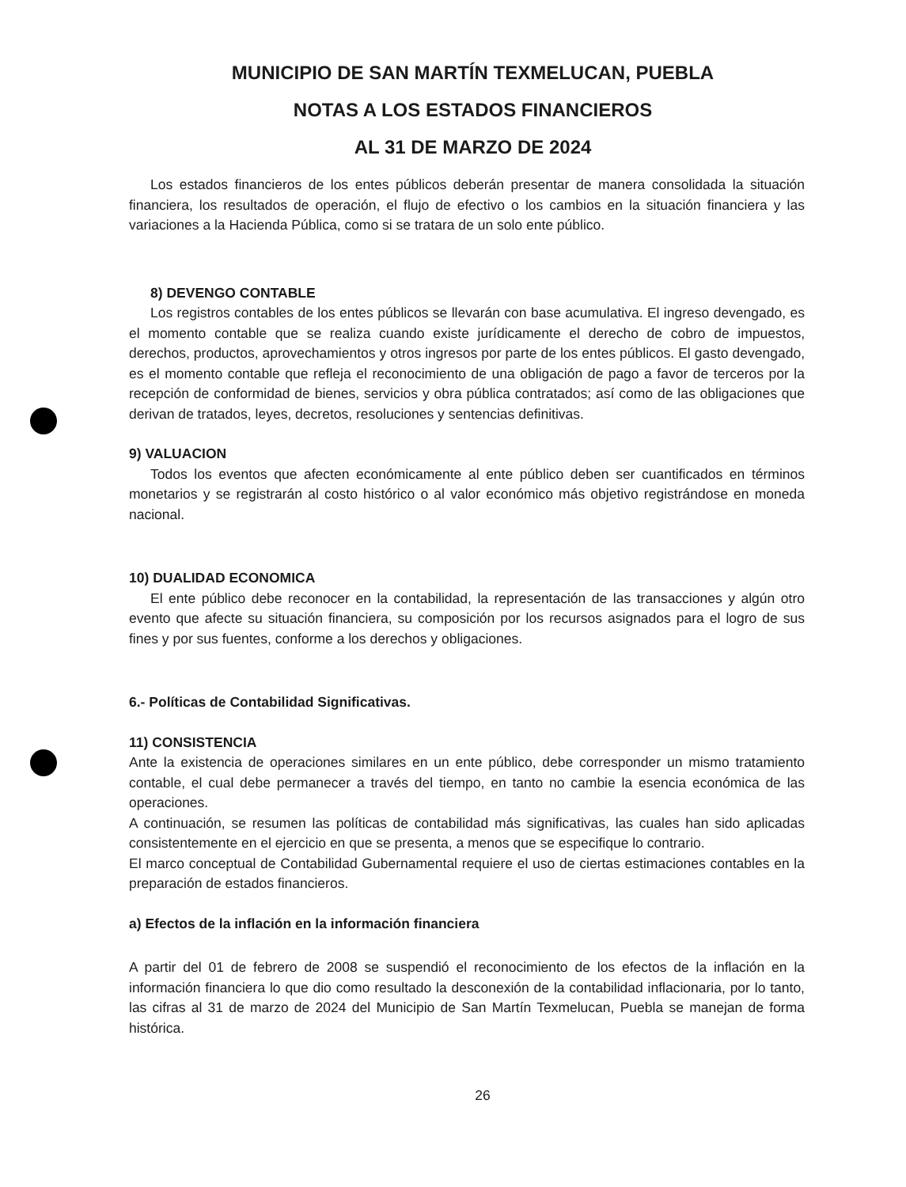MUNICIPIO DE SAN MARTÍN TEXMELUCAN, PUEBLA
NOTAS A LOS ESTADOS FINANCIEROS
AL 31 DE MARZO DE 2024
Los estados financieros de los entes públicos deberán presentar de manera consolidada la situación financiera, los resultados de operación, el flujo de efectivo o los cambios en la situación financiera y las variaciones a la Hacienda Pública, como si se tratara de un solo ente público.
8) DEVENGO CONTABLE
Los registros contables de los entes públicos se llevarán con base acumulativa. El ingreso devengado, es el momento contable que se realiza cuando existe jurídicamente el derecho de cobro de impuestos, derechos, productos, aprovechamientos y otros ingresos por parte de los entes públicos. El gasto devengado, es el momento contable que refleja el reconocimiento de una obligación de pago a favor de terceros por la recepción de conformidad de bienes, servicios y obra pública contratados; así como de las obligaciones que derivan de tratados, leyes, decretos, resoluciones y sentencias definitivas.
9) VALUACION
Todos los eventos que afecten económicamente al ente público deben ser cuantificados en términos monetarios y se registrarán al costo histórico o al valor económico más objetivo registrándose en moneda nacional.
10) DUALIDAD ECONOMICA
El ente público debe reconocer en la contabilidad, la representación de las transacciones y algún otro evento que afecte su situación financiera, su composición por los recursos asignados para el logro de sus fines y por sus fuentes, conforme a los derechos y obligaciones.
6.- Políticas de Contabilidad Significativas.
11) CONSISTENCIA
Ante la existencia de operaciones similares en un ente público, debe corresponder un mismo tratamiento contable, el cual debe permanecer a través del tiempo, en tanto no cambie la esencia económica de las operaciones.
A continuación, se resumen las políticas de contabilidad más significativas, las cuales han sido aplicadas consistentemente en el ejercicio en que se presenta, a menos que se especifique lo contrario.
El marco conceptual de Contabilidad Gubernamental requiere el uso de ciertas estimaciones contables en la preparación de estados financieros.
a) Efectos de la inflación en la información financiera
A partir del 01 de febrero de 2008 se suspendió el reconocimiento de los efectos de la inflación en la información financiera lo que dio como resultado la desconexión de la contabilidad inflacionaria, por lo tanto, las cifras al 31 de marzo de 2024 del Municipio de San Martín Texmelucan, Puebla se manejan de forma histórica.
26